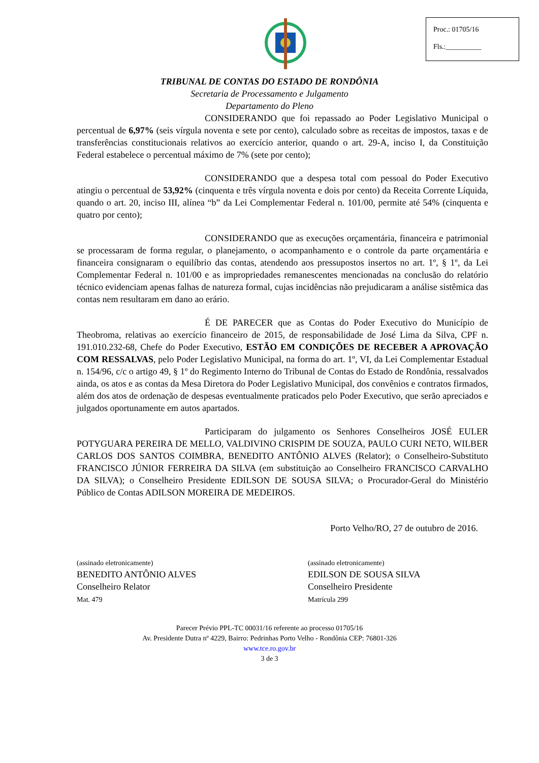Proc.: 01705/16
Fls.:__________
TRIBUNAL DE CONTAS DO ESTADO DE RONDÔNIA
Secretaria de Processamento e Julgamento
Departamento do Pleno
CONSIDERANDO que foi repassado ao Poder Legislativo Municipal o percentual de 6,97% (seis vírgula noventa e sete por cento), calculado sobre as receitas de impostos, taxas e de transferências constitucionais relativos ao exercício anterior, quando o art. 29-A, inciso I, da Constituição Federal estabelece o percentual máximo de 7% (sete por cento);
CONSIDERANDO que a despesa total com pessoal do Poder Executivo atingiu o percentual de 53,92% (cinquenta e três vírgula noventa e dois por cento) da Receita Corrente Líquida, quando o art. 20, inciso III, alínea “b” da Lei Complementar Federal n. 101/00, permite até 54% (cinquenta e quatro por cento);
CONSIDERANDO que as execuções orçamentária, financeira e patrimonial se processaram de forma regular, o planejamento, o acompanhamento e o controle da parte orçamentária e financeira consignaram o equilíbrio das contas, atendendo aos pressupostos insertos no art. 1º, § 1º, da Lei Complementar Federal n. 101/00 e as impropriedades remanescentes mencionadas na conclusão do relatório técnico evidenciam apenas falhas de natureza formal, cujas incidências não prejudicaram a análise sistêmica das contas nem resultaram em dano ao erário.
É DE PARECER que as Contas do Poder Executivo do Município de Theobroma, relativas ao exercício financeiro de 2015, de responsabilidade de José Lima da Silva, CPF n. 191.010.232-68, Chefe do Poder Executivo, ESTÃO EM CONDIÇÕES DE RECEBER A APROVAÇÃO COM RESSALVAS, pelo Poder Legislativo Municipal, na forma do art. 1º, VI, da Lei Complementar Estadual n. 154/96, c/c o artigo 49, § 1º do Regimento Interno do Tribunal de Contas do Estado de Rondônia, ressalvados ainda, os atos e as contas da Mesa Diretora do Poder Legislativo Municipal, dos convênios e contratos firmados, além dos atos de ordenação de despesas eventualmente praticados pelo Poder Executivo, que serão apreciados e julgados oportunamente em autos apartados.
Participaram do julgamento os Senhores Conselheiros JOSÉ EULER POTYGUARA PEREIRA DE MELLO, VALDIVINO CRISPIM DE SOUZA, PAULO CURI NETO, WILBER CARLOS DOS SANTOS COIMBRA, BENEDITO ANTÔNIO ALVES (Relator); o Conselheiro-Substituto FRANCISCO JÚNIOR FERREIRA DA SILVA (em substituição ao Conselheiro FRANCISCO CARVALHO DA SILVA); o Conselheiro Presidente EDILSON DE SOUSA SILVA; o Procurador-Geral do Ministério Público de Contas ADILSON MOREIRA DE MEDEIROS.
Porto Velho/RO, 27 de outubro de 2016.
(assinado eletronicamente)
BENEDITO ANTÔNIO ALVES
Conselheiro Relator
Mat. 479
(assinado eletronicamente)
EDILSON DE SOUSA SILVA
Conselheiro Presidente
Matrícula 299
Parecer Prévio PPL-TC 00031/16 referente ao processo 01705/16
Av. Presidente Dutra nº 4229, Bairro: Pedrinhas Porto Velho - Rondônia CEP: 76801-326
www.tce.ro.gov.br
3 de 3